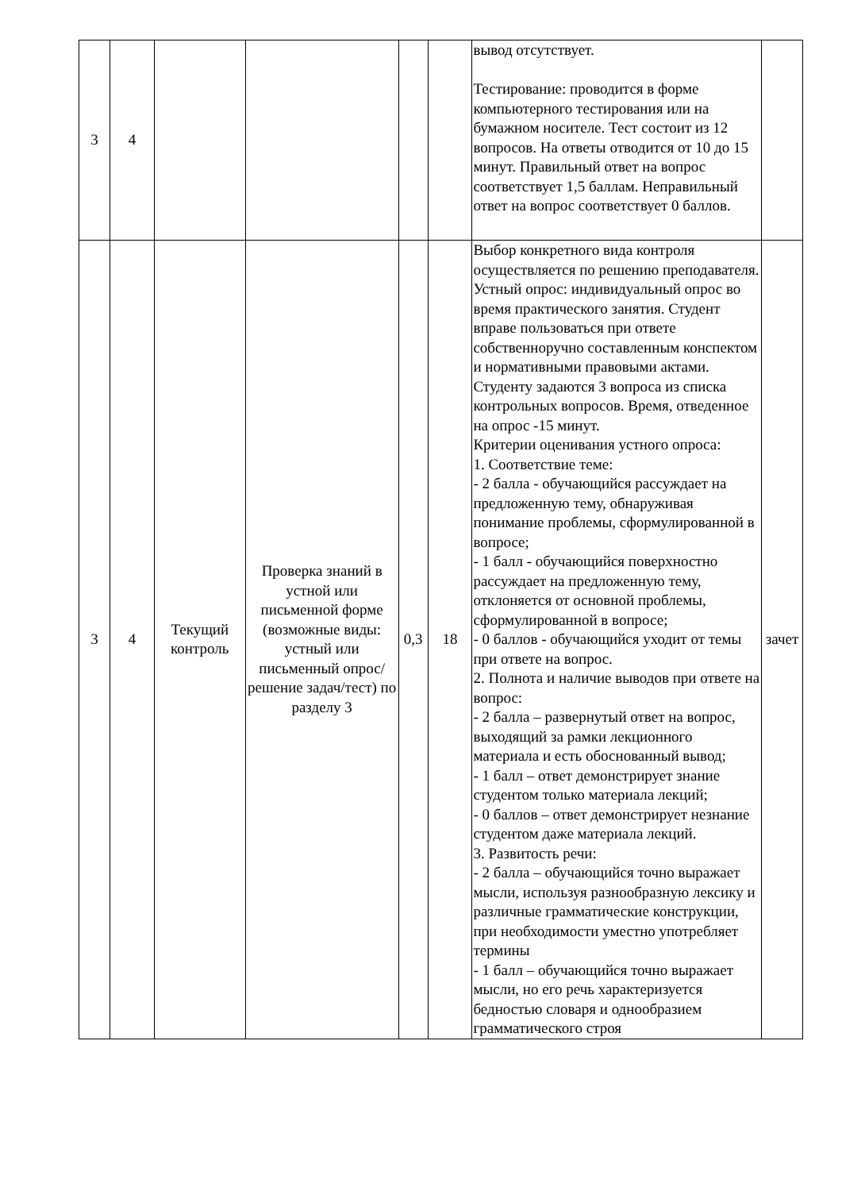| 3 | 4 | | | | | вывод отсутствует. Тестирование: проводится в форме компьютерного тестирования или на бумажном носителе. Тест состоит из 12 вопросов. На ответы отводится от 10 до 15 минут. Правильный ответ на вопрос соответствует 1,5 баллам. Неправильный ответ на вопрос соответствует 0 баллов. | |
| 3 | 4 | Текущий контроль | Проверка знаний в устной или письменной форме (возможные виды: устный или письменный опрос/решение задач/тест) по разделу 3 | 0,3 | 18 | Выбор конкретного вида контроля осуществляется по решению преподавателя. Устный опрос: индивидуальный опрос во время практического занятия. Студент вправе пользоваться при ответе собственноручно составленным конспектом и нормативными правовыми актами. Студенту задаются 3 вопроса из списка контрольных вопросов. Время, отведенное на опрос -15 минут. Критерии оценивания устного опроса: 1. Соответствие теме: - 2 балла - обучающийся рассуждает на предложенную тему, обнаруживая понимание проблемы, сформулированной в вопросе; - 1 балл - обучающийся поверхностно рассуждает на предложенную тему, отклоняется от основной проблемы, сформулированной в вопросе; - 0 баллов - обучающийся уходит от темы при ответе на вопрос. 2. Полнота и наличие выводов при ответе на вопрос: - 2 балла – развернутый ответ на вопрос, выходящий за рамки лекционного материала и есть обоснованный вывод; - 1 балл – ответ демонстрирует знание студентом только материала лекций; - 0 баллов – ответ демонстрирует незнание студентом даже материала лекций. 3. Развитость речи: - 2 балла – обучающийся точно выражает мысли, используя разнообразную лексику и различные грамматические конструкции, при необходимости уместно употребляет термины - 1 балл – обучающийся точно выражает мысли, но его речь характеризуется бедностью словаря и однообразием грамматического строя | зачет |